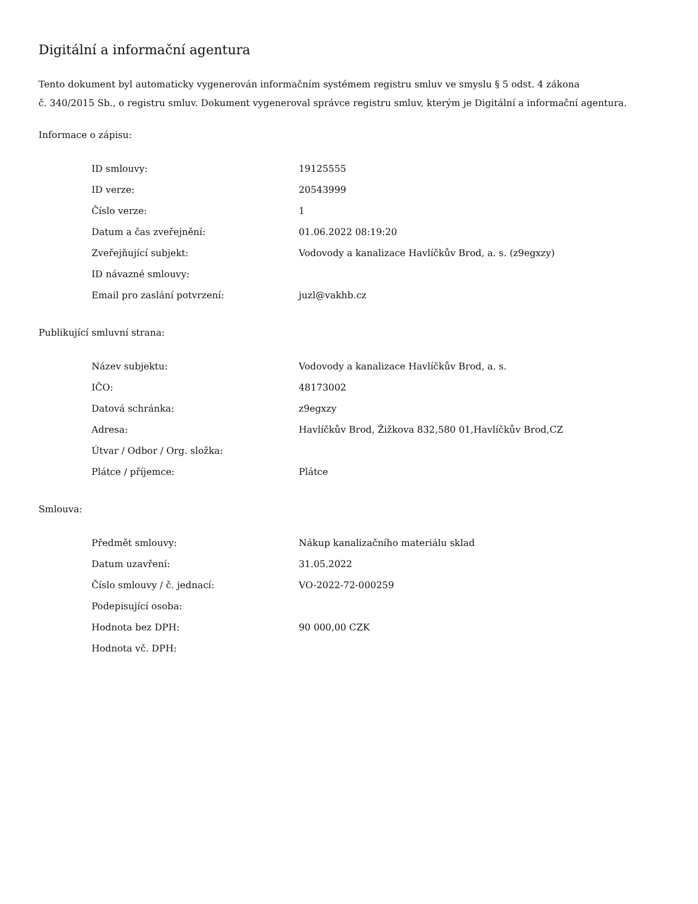Digitální a informační agentura
Tento dokument byl automaticky vygenerován informačním systémem registru smluv ve smyslu § 5 odst. 4 zákona
č. 340/2015 Sb., o registru smluv. Dokument vygeneroval správce registru smluv, kterým je Digitální a informační agentura.
Informace o zápisu:
| ID smlouvy: | 19125555 |
| ID verze: | 20543999 |
| Číslo verze: | 1 |
| Datum a čas zveřejnění: | 01.06.2022 08:19:20 |
| Zveřejňující subjekt: | Vodovody a kanalizace Havlíčkův Brod, a. s. (z9egxzy) |
| ID návazné smlouvy: | |
| Email pro zaslání potvrzení: | juzl@vakhb.cz |
Publikující smluvní strana:
| Název subjektu: | Vodovody a kanalizace Havlíčkův Brod, a. s. |
| IČO: | 48173002 |
| Datová schránka: | z9egxzy |
| Adresa: | Havlíčkův Brod, Žižkova 832,580 01,Havlíčkův Brod,CZ |
| Útvar / Odbor / Org. složka: | |
| Plátce / příjemce: | Plátce |
Smlouva:
| Předmět smlouvy: | Nákup kanalizačního materiálu sklad |
| Datum uzavření: | 31.05.2022 |
| Číslo smlouvy / č. jednací: | VO-2022-72-000259 |
| Podepisující osoba: | |
| Hodnota bez DPH: | 90 000,00 CZK |
| Hodnota vč. DPH: | |